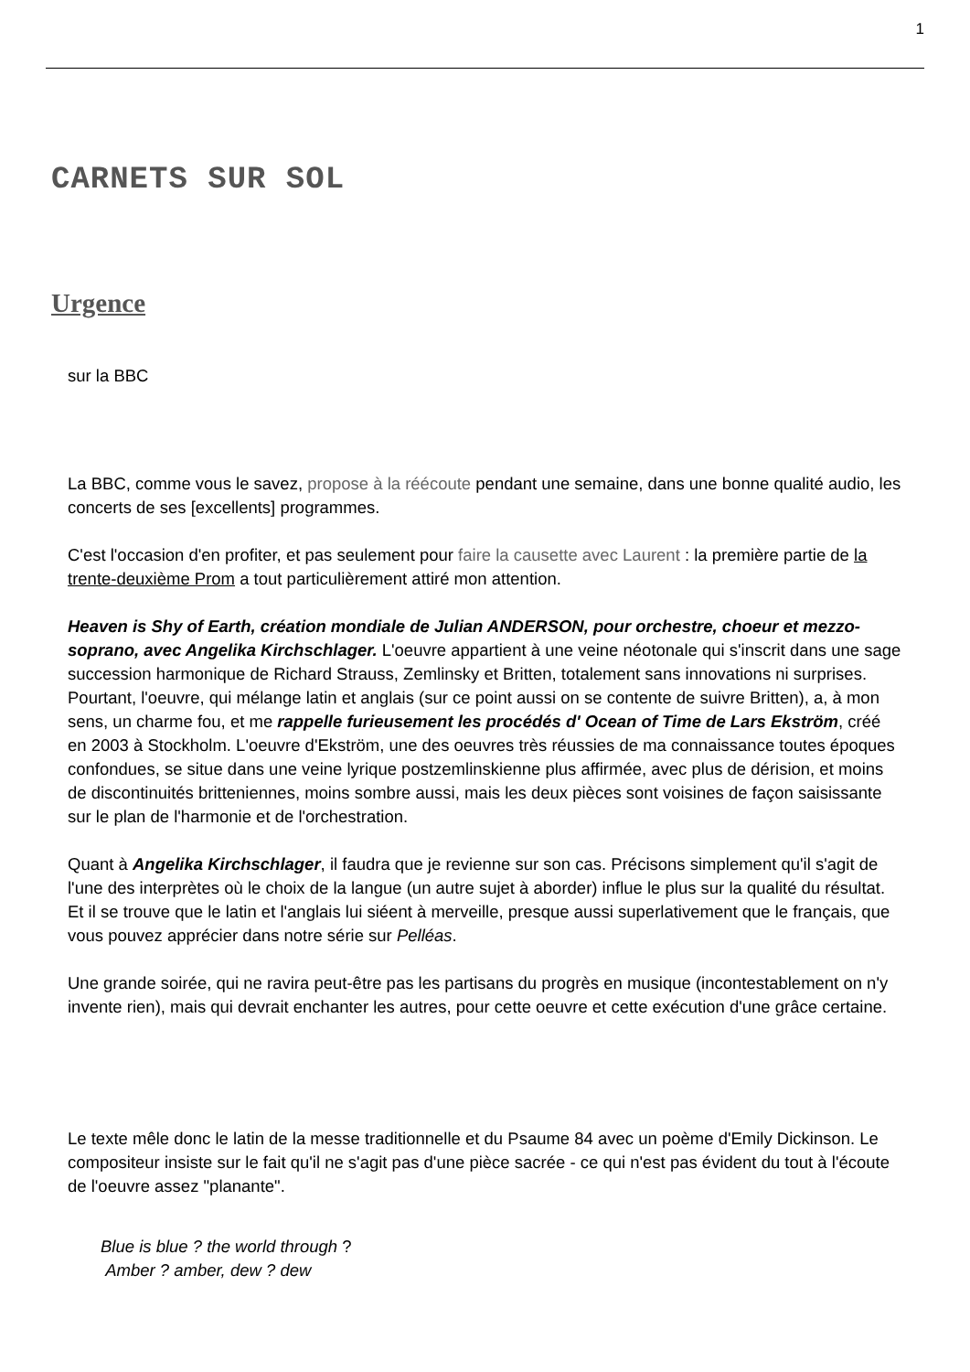1
CARNETS SUR SOL
Urgence
sur la BBC
La BBC, comme vous le savez, propose à la réécoute pendant une semaine, dans une bonne qualité audio, les concerts de ses [excellents] programmes.
C'est l'occasion d'en profiter, et pas seulement pour faire la causette avec Laurent : la première partie de la trente-deuxième Prom a tout particulièrement attiré mon attention.
Heaven is Shy of Earth, création mondiale de Julian ANDERSON, pour orchestre, choeur et mezzo-soprano, avec Angelika Kirchschlager. L'oeuvre appartient à une veine néotonale qui s'inscrit dans une sage succession harmonique de Richard Strauss, Zemlinsky et Britten, totalement sans innovations ni surprises. Pourtant, l'oeuvre, qui mélange latin et anglais (sur ce point aussi on se contente de suivre Britten), a, à mon sens, un charme fou, et me rappelle furieusement les procédés d' Ocean of Time de Lars Ekström, créé en 2003 à Stockholm. L'oeuvre d'Ekström, une des oeuvres très réussies de ma connaissance toutes époques confondues, se situe dans une veine lyrique postzemlinskienne plus affirmée, avec plus de dérision, et moins de discontinuités britteniennes, moins sombre aussi, mais les deux pièces sont voisines de façon saisissante sur le plan de l'harmonie et de l'orchestration.
Quant à Angelika Kirchschlager, il faudra que je revienne sur son cas. Précisons simplement qu'il s'agit de l'une des interprètes où le choix de la langue (un autre sujet à aborder) influe le plus sur la qualité du résultat. Et il se trouve que le latin et l'anglais lui siéent à merveille, presque aussi superlativement que le français, que vous pouvez apprécier dans notre série sur Pelléas.
Une grande soirée, qui ne ravira peut-être pas les partisans du progrès en musique (incontestablement on n'y invente rien), mais qui devrait enchanter les autres, pour cette oeuvre et cette exécution d'une grâce certaine.
Le texte mêle donc le latin de la messe traditionnelle et du Psaume 84 avec un poème d'Emily Dickinson. Le compositeur insiste sur le fait qu'il ne s'agit pas d'une pièce sacrée - ce qui n'est pas évident du tout à l'écoute de l'oeuvre assez "planante".
Blue is blue ? the world through ?
Amber ? amber, dew ? dew